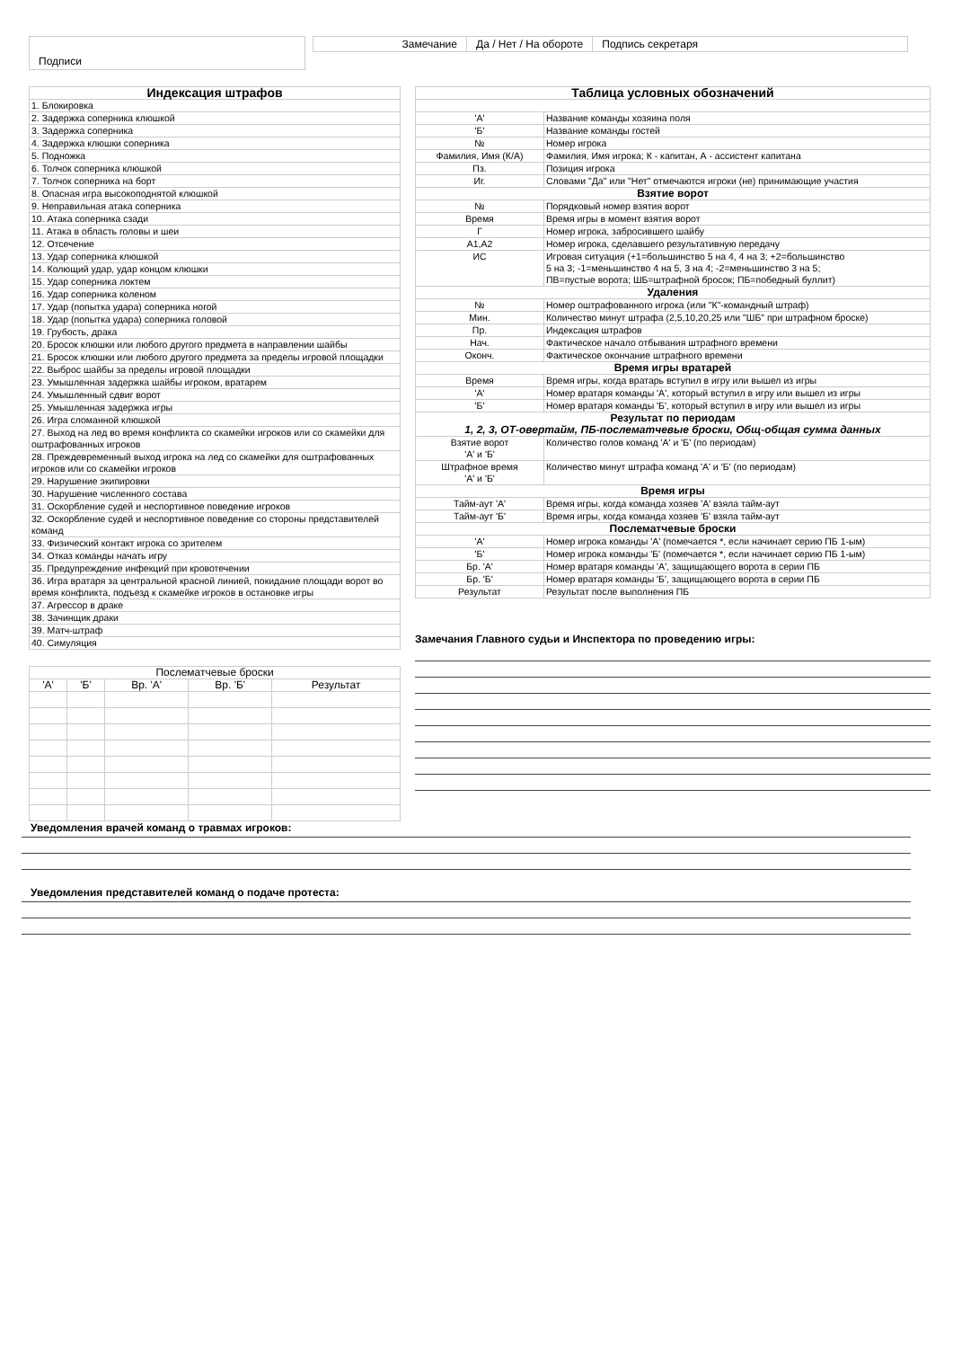Подписи
| Замечание | Да / Нет / На обороте | Подпись секретаря |
| Индексация штрафов |
| --- |
| 1. Блокировка |
| 2. Задержка соперника клюшкой |
| 3. Задержка соперника |
| 4. Задержка клюшки соперника |
| 5. Подножка |
| 6. Толчок соперника клюшкой |
| 7. Толчок соперника на борт |
| 8. Опасная игра высокоподнятой клюшкой |
| 9. Неправильная атака соперника |
| 10. Атака соперника сзади |
| 11. Атака в область головы и шеи |
| 12. Отсечение |
| 13. Удар соперника клюшкой |
| 14. Колющий удар, удар концом клюшки |
| 15. Удар соперника локтем |
| 16. Удар соперника коленом |
| 17. Удар (попытка удара) соперника ногой |
| 18. Удар (попытка удара) соперника головой |
| 19. Грубость, драка |
| 20. Бросок клюшки или любого другого предмета в направлении шайбы |
| 21. Бросок клюшки или любого другого предмета за пределы игровой площадки |
| 22. Выброс шайбы за пределы игровой площадки |
| 23. Умышленная задержка шайбы игроком, вратарем |
| 24. Умышленный сдвиг ворот |
| 25. Умышленная задержка игры |
| 26. Игра сломанной клюшкой |
| 27. Выход на лед во время конфликта со скамейки игроков или со скамейки для оштрафованных игроков |
| 28. Преждевременный выход игрока на лед со скамейки для оштрафованных игроков или со скамейки игроков |
| 29. Нарушение экипировки |
| 30. Нарушение численного состава |
| 31. Оскорбление судей и неспортивное поведение игроков |
| 32. Оскорбление судей и неспортивное поведение со стороны представителей команд |
| 33. Физический контакт игрока со зрителем |
| 34. Отказ команды начать игру |
| 35. Предупреждение инфекций при кровотечении |
| 36. Игра вратаря за центральной красной линией, покидание площади ворот во время конфликта, подъезд к скамейке игроков в остановке игры |
| 37. Агрессор в драке |
| 38. Зачинщик драки |
| 39. Матч-штраф |
| 40. Симуляция |
| Послематчевые броски | | | | |
| 'А' | 'Б' | Вр. 'А' | Вр. 'Б' | Результат |
| Таблица условных обозначений | |
| --- | --- |
| 'А' | Название команды хозяина поля |
| 'Б' | Название команды гостей |
| № | Номер игрока |
| Фамилия, Имя (К/А) | Фамилия, Имя игрока; К - капитан, А - ассистент капитана |
| Пз. | Позиция игрока |
| Иг. | Словами "Да" или "Нет" отмечаются игроки (не) принимающие участия |
| Взятие ворот | |
| № | Порядковый номер взятия ворот |
| Время | Время игры в момент взятия ворот |
| Г | Номер игрока, забросившего шайбу |
| А1,А2 | Номер игрока, сделавшего результативную передачу |
| ИС | Игровая ситуация (+1=большинство 5 на 4, 4 на 3; +2=большинство 5 на 3; -1=меньшинство 4 на 5, 3 на 4; -2=меньшинство 3 на 5; ПВ=пустые ворота; ШБ=штрафной бросок; ПБ=победный буллит) |
| Удаления | |
| № | Номер оштрафованного игрока (или "К"-командный штраф) |
| Мин. | Количество минут штрафа (2,5,10,20,25 или "ШБ" при штрафном броске) |
| Пр. | Индексация штрафов |
| Нач. | Фактическое начало отбывания штрафного времени |
| Оконч. | Фактическое окончание штрафного времени |
| Время игры вратарей | |
| Время | Время игры, когда вратарь вступил в игру или вышел из игры |
| 'А' | Номер вратаря команды 'А', который вступил в игру или вышел из игры |
| 'Б' | Номер вратаря команды 'Б', который вступил в игру или вышел из игры |
| Результат по периодам 1, 2, 3, ОТ-овертайм, ПБ-послематчевые броски, Общ-общая сумма данных | |
| Взятие ворот 'А' и 'Б' | Количество голов команд 'А' и 'Б' (по периодам) |
| Штрафное время 'А' и 'Б' | Количество минут штрафа команд 'А' и 'Б' (по периодам) |
| Время игры | |
| Тайм-аут 'А' | Время игры, когда команда хозяев 'А' взяла тайм-аут |
| Тайм-аут 'Б' | Время игры, когда команда хозяев 'Б' взяла тайм-аут |
| Послематчевые броски | |
| 'А' | Номер игрока команды 'А' (помечается *, если начинает серию ПБ 1-ым) |
| 'Б' | Номер игрока команды 'Б' (помечается *, если начинает серию ПБ 1-ым) |
| Бр. 'А' | Номер вратаря команды 'А', защищающего ворота в серии ПБ |
| Бр. 'Б' | Номер вратаря команды 'Б', защищающего ворота в серии ПБ |
| Результат | Результат после выполнения ПБ |
Замечания Главного судьи и Инспектора по проведению игры:
Уведомления врачей команд о травмах игроков:
Уведомления представителей команд о подаче протеста: